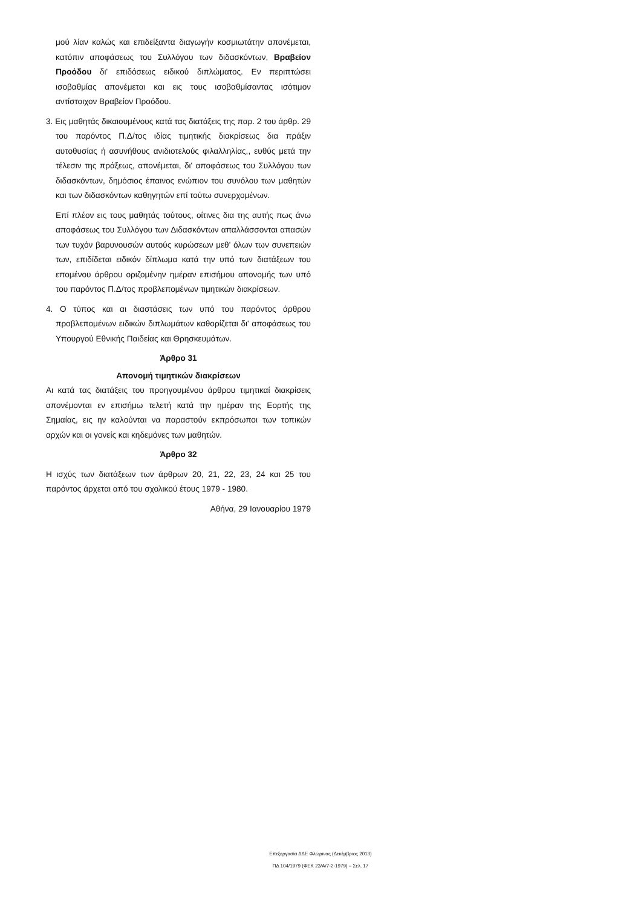μού λίαν καλώς και επιδείξαντα διαγωγήν κοσμιωτάτην απονέμεται, κατόπιν αποφάσεως του Συλλόγου των διδασκόντων, Βραβείον Προόδου δι' επιδόσεως ειδικού διπλώματος. Εν περιπτώσει ισοβαθμίας απονέμεται και εις τους ισοβαθμίσαντας ισότιμον αντίστοιχον Βραβείον Προόδου.
3. Εις μαθητάς δικαιουμένους κατά τας διατάξεις της παρ. 2 του άρθρ. 29 του παρόντος Π.Δ/τος ιδίας τιμητικής διακρίσεως δια πράξιν αυτοθυσίας ή ασυνήθους ανιδιοτελούς φιλαλληλίας,, ευθύς μετά την τέλεσιν της πράξεως, απονέμεται, δι' αποφάσεως του Συλλόγου των διδασκόντων, δημόσιος έπαινος ενώπιον του συνόλου των μαθητών και των διδασκόντων καθηγητών επί τούτω συνερχομένων.
Επί πλέον εις τους μαθητάς τούτους, οίτινες δια της αυτής πως άνω αποφάσεως του Συλλόγου των Διδασκόντων απαλλάσσονται απασών των τυχόν βαρυνουσών αυτούς κυρώσεων μεθ' όλων των συνεπειών των, επιδίδεται ειδικόν δίπλωμα κατά την υπό των διατάξεων του επομένου άρθρου οριζομένην ημέραν επισήμου απονομής των υπό του παρόντος Π.Δ/τος προβλεπομένων τιμητικών διακρίσεων.
4. Ο τύπος και αι διαστάσεις των υπό του παρόντος άρθρου προβλεπομένων ειδικών διπλωμάτων καθορίζεται δι' αποφάσεως του Υπουργού Εθνικής Παιδείας και Θρησκευμάτων.
Άρθρο 31
Απονομή τιμητικών διακρίσεων
Αι κατά τας διατάξεις του προηγουμένου άρθρου τιμητικαί διακρίσεις απονέμονται εν επισήμω τελετή κατά την ημέραν της Εορτής της Σημαίας, εις ην καλούνται να παραστούν εκπρόσωποι των τοπικών αρχών και οι γονείς και κηδεμόνες των μαθητών.
Άρθρο 32
Η ισχύς των διατάξεων των άρθρων 20, 21, 22, 23, 24 και 25 του παρόντος άρχεται από του σχολικού έτους 1979 - 1980.
Αθήνα, 29 Ιανουαρίου 1979
Επεξεργασία ΔΔΕ Φλώρινας (Δεκέμβριος 2013)
ΠΔ 104/1979 (ΦΕΚ 23/Α/7-2-1979) – Σελ. 17